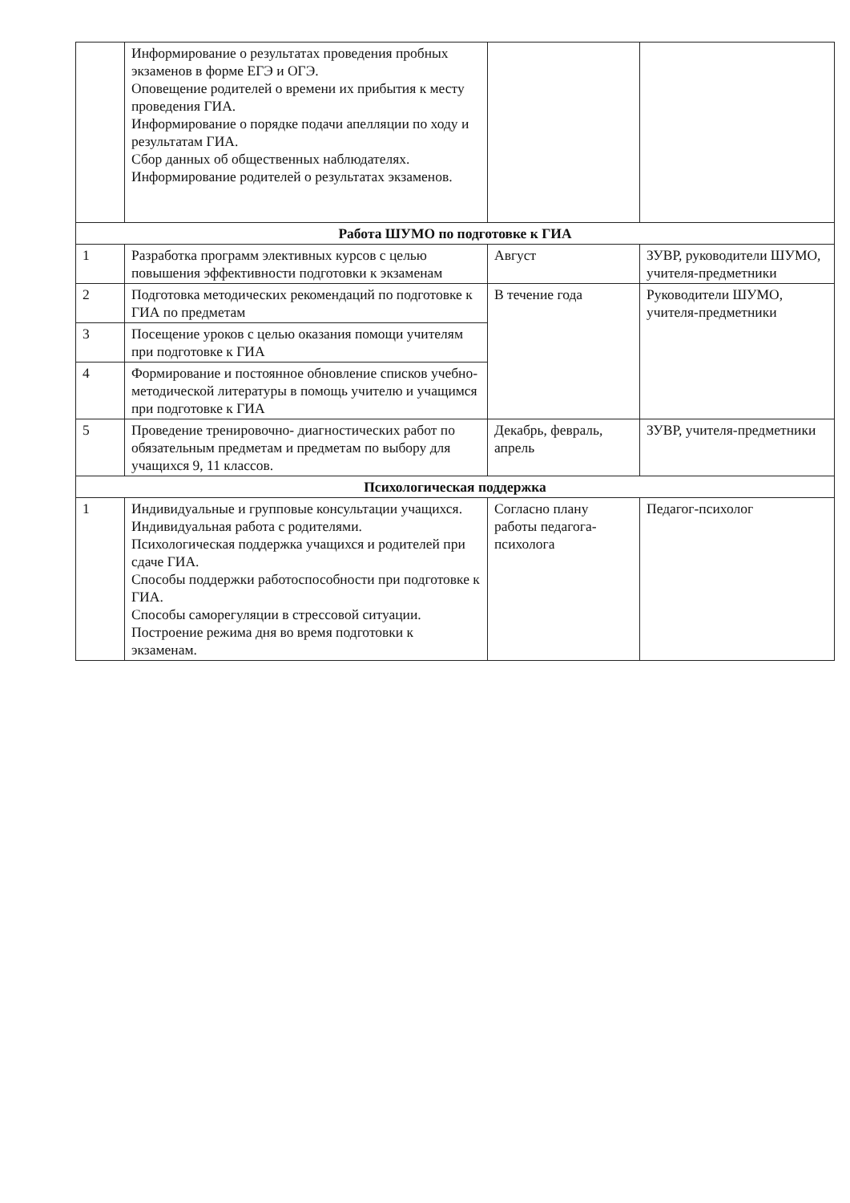| | Информирование о результатах проведения пробных экзаменов в форме ЕГЭ и ОГЭ. Оповещение родителей о времени их прибытия к месту проведения ГИА. Информирование о порядке подачи апелляции по ходу и результатам ГИА. Сбор данных об общественных наблюдателях. Информирование родителей о результатах экзаменов. | | |
| Работа ШУМО по подготовке к ГИА | | | |
| 1 | Разработка программ элективных курсов с целью повышения эффективности подготовки к экзаменам | Август | ЗУВР, руководители ШУМО, учителя-предметники |
| 2 | Подготовка методических рекомендаций по подготовке к ГИА по предметам | В течение года | Руководители ШУМО, учителя-предметники |
| 3 | Посещение уроков с целью оказания помощи учителям при подготовке к ГИА | | |
| 4 | Формирование и постоянное обновление списков учебно-методической литературы в помощь учителю и учащимся при подготовке к ГИА | | |
| 5 | Проведение тренировочно- диагностических работ по обязательным предметам и предметам по выбору для учащихся 9, 11 классов. | Декабрь, февраль, апрель | ЗУВР, учителя-предметники |
| Психологическая поддержка | | | |
| 1 | Индивидуальные и групповые консультации учащихся. Индивидуальная работа с родителями. Психологическая поддержка учащихся и родителей при сдаче ГИА. Способы поддержки работоспособности при подготовке к ГИА. Способы саморегуляции в стрессовой ситуации. Построение режима дня во время подготовки к экзаменам. | Согласно плану работы педагога-психолога | Педагог-психолог |